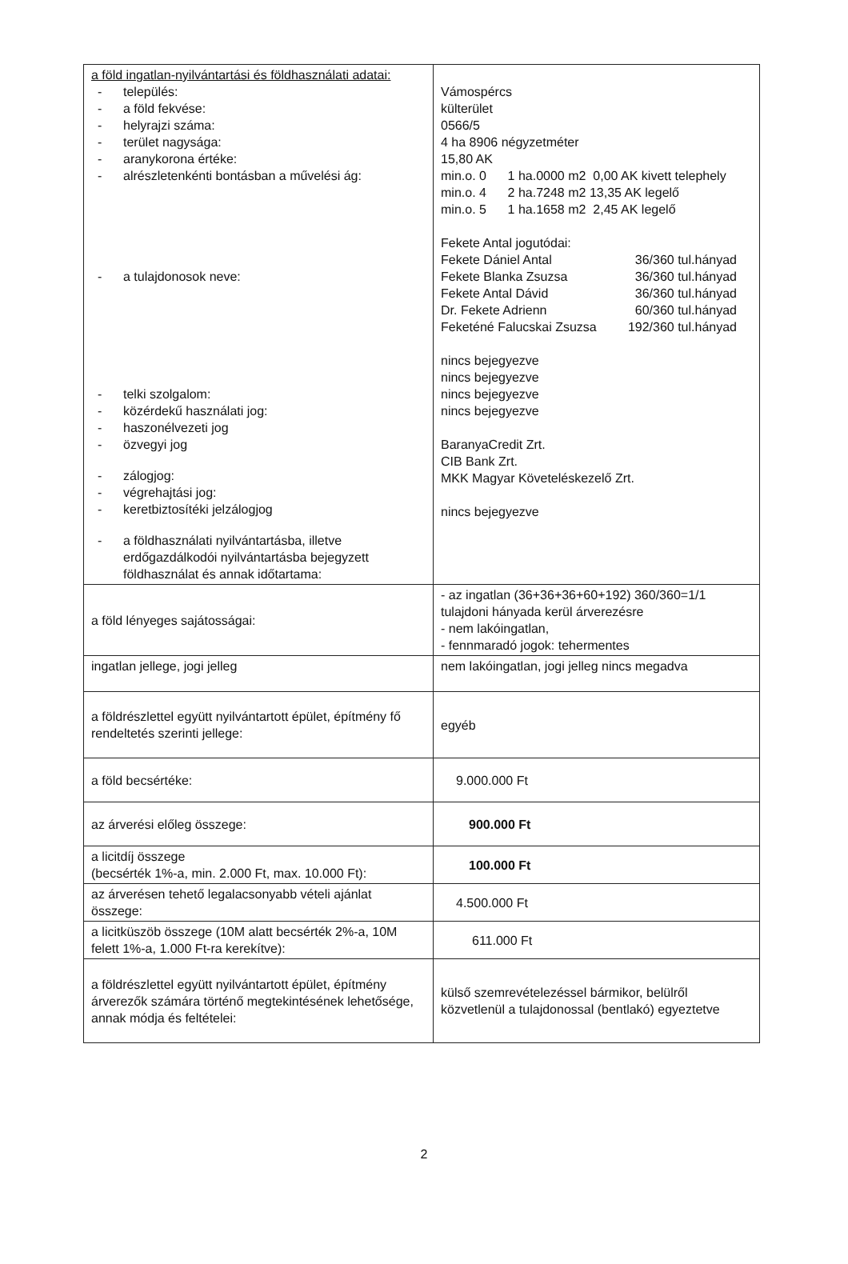| a föld ingatlan-nyilvántartási és földhasználati adatai: - település: - a föld fekvése: - helyrajzi száma: - terület nagysága: - aranykorona értéke: - alrészletenkénti bontásban a művelési ág: - a tulajdonosok neve: - telki szolgalom: - közérdekű használati jog: - haszonélvezeti jog - özvegyi jog - zálogjog: - végrehajtási jog: - keretbiztosítéki jelzálogjog - a földhasználati nyilvántartásba, illetve erdőgazdálkodói nyilvántartásba bejegyzett földhasználat és annak időtartama: | Vámospércs külterület 0566/5 4 ha 8906 négyzetméter 15,80 AK min.o. 0 1 ha.0000 m2 0,00 AK kivett telephely min.o. 4 2 ha.7248 m2 13,35 AK legelő min.o. 5 1 ha.1658 m2 2,45 AK legelő Fekete Antal jogutódai: Fekete Dániel Antal 36/360 tul.hányad Fekete Blanka Zsuzsa 36/360 tul.hányad Fekete Antal Dávid 36/360 tul.hányad Dr. Fekete Adrienn 60/360 tul.hányad Feketéné Falucskai Zsuzsa 192/360 tul.hányad nincs bejegyezve nincs bejegyezve nincs bejegyezve nincs bejegyezve BaranyaCredit Zrt. CIB Bank Zrt. MKK Magyar Követeléskezelő Zrt. nincs bejegyezve |
| a föld lényeges sajátosságai: | - az ingatlan (36+36+36+60+192) 360/360=1/1 tulajdoni hányada kerül árverezésre - nem lakóingatlan, - fennmaradó jogok: tehermentes |
| ingatlan jellege, jogi jelleg | nem lakóingatlan, jogi jelleg nincs megadva |
| a földrészlettel együtt nyilvántartott épület, építmény fő rendeltetés szerinti jellege: | egyéb |
| a föld becsértéke: | 9.000.000 Ft |
| az árverési előleg összege: | 900.000 Ft |
| a licitdíj összege (becsérték 1%-a, min. 2.000 Ft, max. 10.000 Ft): | 100.000 Ft |
| az árverésen tehető legalacsonyabb vételi ajánlat összege: | 4.500.000 Ft |
| a licitküszöb összege (10M alatt becsérték 2%-a, 10M felett 1%-a, 1.000 Ft-ra kerekítve): | 611.000 Ft |
| a földrészlettel együtt nyilvántartott épület, építmény árverezők számára történő megtekintésének lehetősége, annak módja és feltételei: | külső szemrevételezéssel bármikor, belülről közvetlenül a tulajdonossal (bentlakó) egyeztetve |
2